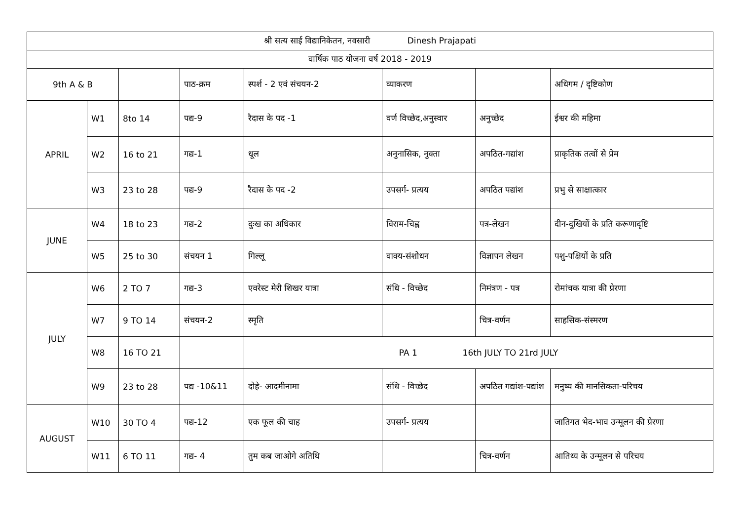| श्री सत्य साई विद्यानिकेतन, नवसारी Dinesh Prajapati | | | | | | | |
| वार्षिक पाठ योजना वर्ष 2018 - 2019 | | | | | | | |
| 9th A & B | | | पाठ-क्रम | स्पर्श - 2 एवं संचयन-2 | व्याकरण | | अधिगम / दृष्टिकोण |
| APRIL | W1 | 8to 14 | पद्य-9 | रैदास के पद -1 | वर्ण विच्छेद,अनुस्वार | अनुच्छेद | ईश्वर की महिमा |
| | W2 | 16 to 21 | गद्य-1 | धूल | अनुनासिक, नुक्ता | अपठित-गद्यांश | प्राकृतिक तत्वों से प्रेम |
| | W3 | 23 to 28 | पद्य-9 | रैदास के पद -2 | उपसर्ग- प्रत्यय | अपठित पद्यांश | प्रभु से साक्षात्कार |
| JUNE | W4 | 18 to 23 | गद्य-2 | दुःख का अधिकार | विराम-चिह्न | पत्र-लेखन | दीन-दुखियों के प्रति करूणादृष्टि |
| | W5 | 25 to 30 | संचयन 1 | गिल्लू | वाक्य-संशोधन | विज्ञापन लेखन | पशु-पक्षियों के प्रति |
| JULY | W6 | 2 TO 7 | गद्य-3 | एवरेस्ट मेरी शिखर यात्रा | संधि - विच्छेद | निमंत्रण - पत्र | रोमांचक यात्रा की प्रेरणा |
| | W7 | 9 TO 14 | संचयन-2 | स्मृति | | चित्र-वर्णन | साहसिक-संस्मरण |
| | W8 | 16 TO 21 | | PA 1 16th JULY TO 21rd JULY | | | |
| | W9 | 23 to 28 | पद्य -10&11 | दोहे- आदमीनामा | संधि - विच्छेद | अपठित गद्यांश-पद्यांश | मनुष्य की मानसिकता-परिचय |
| AUGUST | W10 | 30 TO 4 | पद्य-12 | एक फूल की चाह | उपसर्ग- प्रत्यय | | जातिगत भेद-भाव उन्मूलन की प्रेरणा |
| | W11 | 6 TO 11 | गद्य- 4 | तुम कब जाओगे अतिथि | | चित्र-वर्णन | आतिथ्य के उन्मूलन से परिचय |